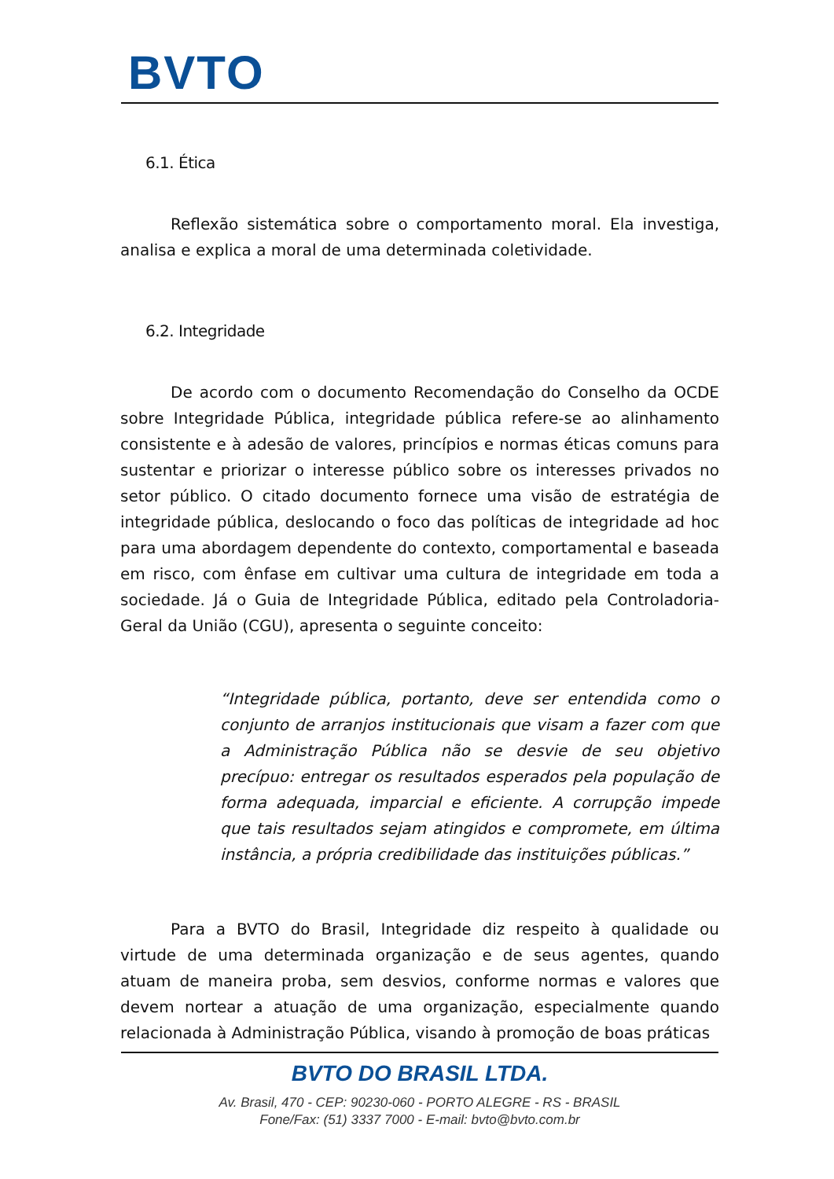BVTO
6.1. Ética
Reflexão sistemática sobre o comportamento moral. Ela investiga, analisa e explica a moral de uma determinada coletividade.
6.2. Integridade
De acordo com o documento Recomendação do Conselho da OCDE sobre Integridade Pública, integridade pública refere-se ao alinhamento consistente e à adesão de valores, princípios e normas éticas comuns para sustentar e priorizar o interesse público sobre os interesses privados no setor público. O citado documento fornece uma visão de estratégia de integridade pública, deslocando o foco das políticas de integridade ad hoc para uma abordagem dependente do contexto, comportamental e baseada em risco, com ênfase em cultivar uma cultura de integridade em toda a sociedade. Já o Guia de Integridade Pública, editado pela Controladoria-Geral da União (CGU), apresenta o seguinte conceito:
“Integridade pública, portanto, deve ser entendida como o conjunto de arranjos institucionais que visam a fazer com que a Administração Pública não se desvie de seu objetivo precípuo: entregar os resultados esperados pela população de forma adequada, imparcial e eficiente. A corrupção impede que tais resultados sejam atingidos e compromete, em última instância, a própria credibilidade das instituições públicas.”
Para a BVTO do Brasil, Integridade diz respeito à qualidade ou virtude de uma determinada organização e de seus agentes, quando atuam de maneira proba, sem desvios, conforme normas e valores que devem nortear a atuação de uma organização, especialmente quando relacionada à Administração Pública, visando à promoção de boas práticas
BVTO DO BRASIL LTDA.
Av. Brasil, 470 - CEP: 90230-060 - PORTO ALEGRE - RS - BRASIL
Fone/Fax: (51) 3337 7000 - E-mail: bvto@bvto.com.br